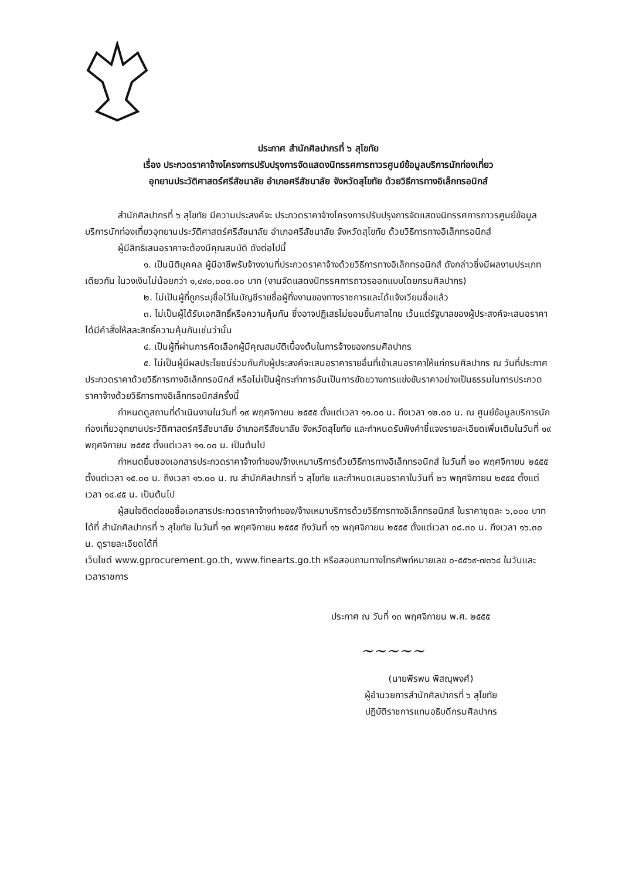ประกาศ สำนักศิลปากรที่ ๖ สุโขทัย
เรื่อง ประกวดราคาจ้างโครงการปรับปรุงการจัดแสดงนิทรรศการถาวรศูนย์ข้อมูลบริการนักท่องเที่ยว
อุทยานประวัติศาสตร์ศรีสัชนาลัย อำเภอศรีสัชนาลัย จังหวัดสุโขทัย ด้วยวิธีการทางอิเล็กทรอนิกส์
สำนักศิลปากรที่ ๖ สุโขทัย มีความประสงค์จะ ประกวดราคาจ้างโครงการปรับปรุงการจัดแสดงนิทรรศการถาวรศูนย์ข้อมูลบริการนักท่องเที่ยวอุทยานประวัติศาสตร์ศรีสัชนาลัย อำเภอศรีสัชนาลัย จังหวัดสุโขทัย ด้วยวิธีการทางอิเล็กทรอนิกส์
ผู้มีสิทธิเสนอราคาจะต้องมีคุณสมบัติ ดังต่อไปนี้
๑. เป็นนิติบุคคล ผู้มีอาชีพรับจ้างงานที่ประกวดราคาจ้างด้วยวิธีการทางอิเล็กทรอนิกส์ ดังกล่าวซึ่งมีผลงานประเภทเดียวกัน ในวงเงินไม่น้อยกว่า ๑,๔๙๐,๐๐๐.๐๐ บาท (งานจัดแสดงนิทรรศการถาวรออกแบบโดยกรมศิลปากร)
๒. ไม่เป็นผู้ที่ถูกระบุชื่อไว้ในบัญชีรายชื่อผู้ทิ้งงานของทางราชการและได้แจ้งเวียนชื่อแล้ว
๓. ไม่เป็นผู้ได้รับเอกสิทธิ์หรือความคุ้มกัน ซึ่งอาจปฏิเสธไม่ยอมขึ้นศาลไทย เว้นแต่รัฐบาลของผู้ประสงค์จะเสนอราคาได้มีคำสั่งให้สละสิทธิ์ความคุ้มกันเช่นว่านั้น
๔. เป็นผู้ที่ผ่านการคัดเลือกผู้มีคุณสมบัติเบื้องต้นในการจ้างของกรมศิลปากร
๕. ไม่เป็นผู้มีผลประโยชน์ร่วมกันกับผู้ประสงค์จะเสนอราคารายอื่นที่เข้าเสนอราคาให้แก่กรมศิลปากร ณ วันที่ประกาศประกวดราคาด้วยวิธีการทางอิเล็กทรอนิกส์ หรือไม่เป็นผู้กระทำการอันเป็นการขัดขวางการแข่งขันราคาอย่างเป็นธรรมในการประกวดราคาจ้างด้วยวิธีการทางอิเล็กทรอนิกส์ครั้งนี้
กำหนดดูสถานที่ดำเนินงานในวันที่ ๑๙ พฤศจิกายน ๒๕๕๕ ตั้งแต่เวลา ๑๑.๐๐ น. ถึงเวลา ๑๒.๐๐ น. ณ ศูนย์ข้อมูลบริการนักท่องเที่ยวอุทยานประวัติศาสตร์ศรีสัชนาลัย อำเภอศรีสัชนาลัย จังหวัดสุโขทัย และกำหนดรับฟังคำชี้แจงรายละเอียดเพิ่มเติมในวันที่ ๑๙ พฤศจิกายน ๒๕๕๕ ตั้งแต่เวลา ๑๑.๐๐ น. เป็นต้นไป
กำหนดยื่นซองเอกสารประกวดราคาจ้างทำของ/จ้างเหมาบริการด้วยวิธีการทางอิเล็กทรอนิกส์ ในวันที่ ๒๐ พฤศจิกายน ๒๕๕๕ ตั้งแต่เวลา ๑๕.๐๐ น. ถึงเวลา ๑๖.๐๐ น. ณ สำนักศิลปากรที่ ๖ สุโขทัย และกำหนดเสนอราคาในวันที่ ๒๖ พฤศจิกายน ๒๕๕๕ ตั้งแต่เวลา ๑๔.๔๕ น. เป็นต้นไป
ผู้สนใจติดต่อขอซื้อเอกสารประกวดราคาจ้างทำของ/จ้างเหมาบริการด้วยวิธีการทางอิเล็กทรอนิกส์ ในราคาชุดละ ๖,๐๐๐ บาท ได้ที่ สำนักศิลปากรที่ ๖ สุโขทัย ในวันที่ ๑๓ พฤศจิกายน ๒๕๕๕ ถึงวันที่ ๑๖ พฤศจิกายน ๒๕๕๕ ตั้งแต่เวลา ๐๘.๓๐ น. ถึงเวลา ๑๖.๓๐ น. ดูรายละเอียดได้ที่
เว็บไซต์ www.gprocurement.go.th, www.finearts.go.th หรือสอบถามทางโทรศัพท์หมายเลข ๐-๕๕๖๙-๗๓๖๔ ในวันและเวลาราชการ
ประกาศ ณ วันที่ ๑๓ พฤศจิกายน พ.ศ. ๒๕๕๕
~~~~~
(นายพีรพน พิสณุพงศ์)
ผู้อำนวยการสำนักศิลปากรที่ ๖ สุโขทัย
ปฏิบัติราชการแทนอธิบดีกรมศิลปากร